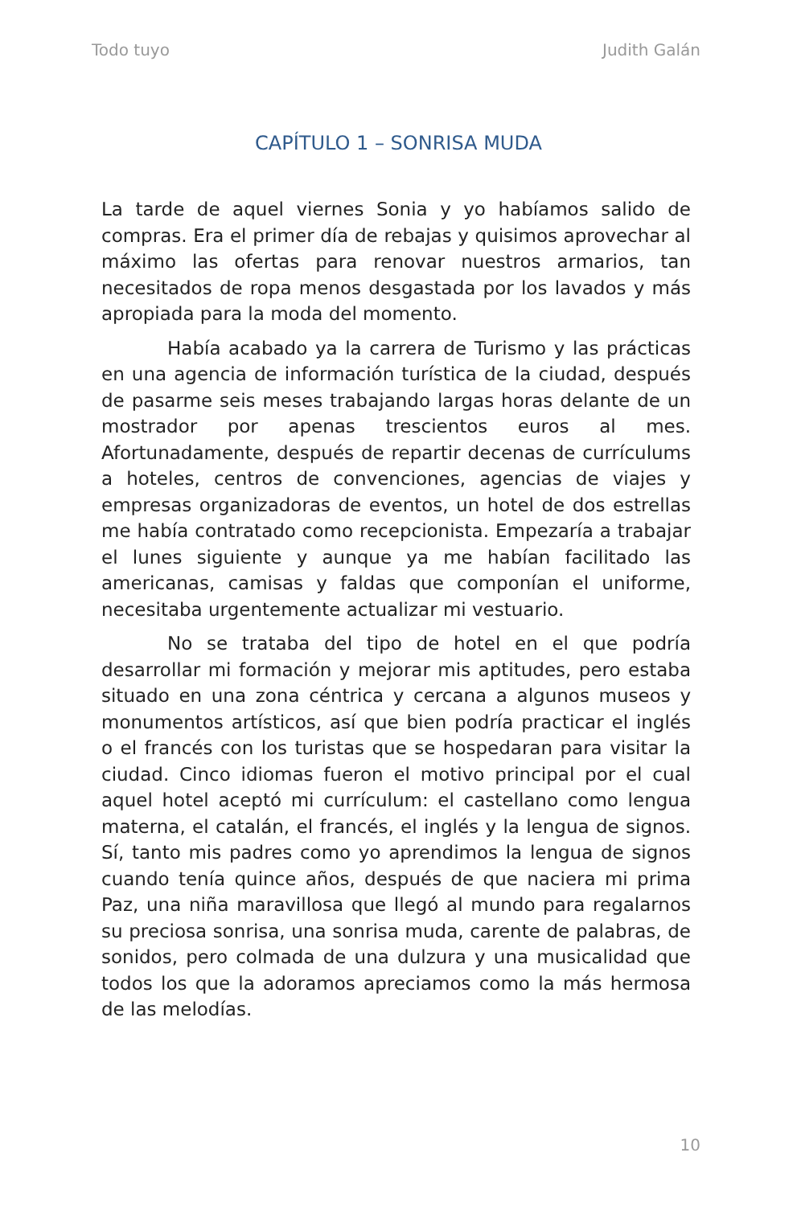Todo tuyo Judith Galán
CAPÍTULO 1 – SONRISA MUDA
La tarde de aquel viernes Sonia y yo habíamos salido de compras. Era el primer día de rebajas y quisimos aprovechar al máximo las ofertas para renovar nuestros armarios, tan necesitados de ropa menos desgastada por los lavados y más apropiada para la moda del momento.
Había acabado ya la carrera de Turismo y las prácticas en una agencia de información turística de la ciudad, después de pasarme seis meses trabajando largas horas delante de un mostrador por apenas trescientos euros al mes. Afortunadamente, después de repartir decenas de currículums a hoteles, centros de convenciones, agencias de viajes y empresas organizadoras de eventos, un hotel de dos estrellas me había contratado como recepcionista. Empezaría a trabajar el lunes siguiente y aunque ya me habían facilitado las americanas, camisas y faldas que componían el uniforme, necesitaba urgentemente actualizar mi vestuario.
No se trataba del tipo de hotel en el que podría desarrollar mi formación y mejorar mis aptitudes, pero estaba situado en una zona céntrica y cercana a algunos museos y monumentos artísticos, así que bien podría practicar el inglés o el francés con los turistas que se hospedaran para visitar la ciudad. Cinco idiomas fueron el motivo principal por el cual aquel hotel aceptó mi currículum: el castellano como lengua materna, el catalán, el francés, el inglés y la lengua de signos. Sí, tanto mis padres como yo aprendimos la lengua de signos cuando tenía quince años, después de que naciera mi prima Paz, una niña maravillosa que llegó al mundo para regalarnos su preciosa sonrisa, una sonrisa muda, carente de palabras, de sonidos, pero colmada de una dulzura y una musicalidad que todos los que la adoramos apreciamos como la más hermosa de las melodías.
10